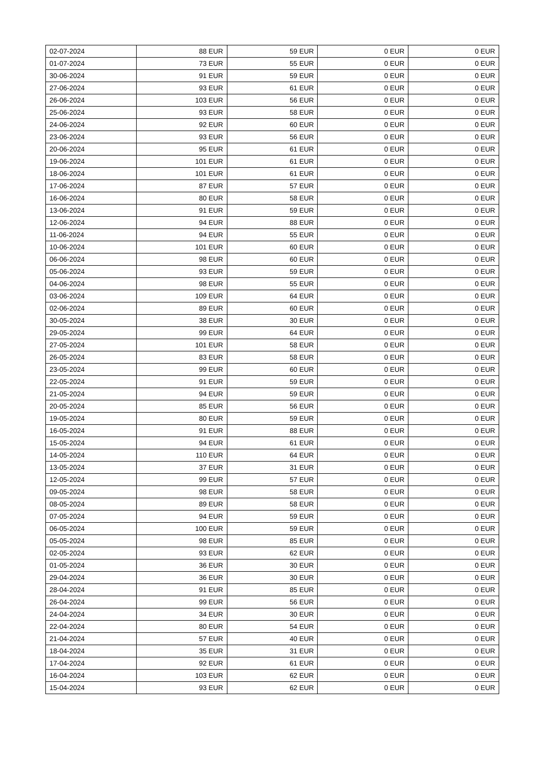| 02-07-2024 | 88 EUR | 59 EUR | 0 EUR | 0 EUR |
| 01-07-2024 | 73 EUR | 55 EUR | 0 EUR | 0 EUR |
| 30-06-2024 | 91 EUR | 59 EUR | 0 EUR | 0 EUR |
| 27-06-2024 | 93 EUR | 61 EUR | 0 EUR | 0 EUR |
| 26-06-2024 | 103 EUR | 56 EUR | 0 EUR | 0 EUR |
| 25-06-2024 | 93 EUR | 58 EUR | 0 EUR | 0 EUR |
| 24-06-2024 | 92 EUR | 60 EUR | 0 EUR | 0 EUR |
| 23-06-2024 | 93 EUR | 56 EUR | 0 EUR | 0 EUR |
| 20-06-2024 | 95 EUR | 61 EUR | 0 EUR | 0 EUR |
| 19-06-2024 | 101 EUR | 61 EUR | 0 EUR | 0 EUR |
| 18-06-2024 | 101 EUR | 61 EUR | 0 EUR | 0 EUR |
| 17-06-2024 | 87 EUR | 57 EUR | 0 EUR | 0 EUR |
| 16-06-2024 | 80 EUR | 58 EUR | 0 EUR | 0 EUR |
| 13-06-2024 | 91 EUR | 59 EUR | 0 EUR | 0 EUR |
| 12-06-2024 | 94 EUR | 88 EUR | 0 EUR | 0 EUR |
| 11-06-2024 | 94 EUR | 55 EUR | 0 EUR | 0 EUR |
| 10-06-2024 | 101 EUR | 60 EUR | 0 EUR | 0 EUR |
| 06-06-2024 | 98 EUR | 60 EUR | 0 EUR | 0 EUR |
| 05-06-2024 | 93 EUR | 59 EUR | 0 EUR | 0 EUR |
| 04-06-2024 | 98 EUR | 55 EUR | 0 EUR | 0 EUR |
| 03-06-2024 | 109 EUR | 64 EUR | 0 EUR | 0 EUR |
| 02-06-2024 | 89 EUR | 60 EUR | 0 EUR | 0 EUR |
| 30-05-2024 | 38 EUR | 30 EUR | 0 EUR | 0 EUR |
| 29-05-2024 | 99 EUR | 64 EUR | 0 EUR | 0 EUR |
| 27-05-2024 | 101 EUR | 58 EUR | 0 EUR | 0 EUR |
| 26-05-2024 | 83 EUR | 58 EUR | 0 EUR | 0 EUR |
| 23-05-2024 | 99 EUR | 60 EUR | 0 EUR | 0 EUR |
| 22-05-2024 | 91 EUR | 59 EUR | 0 EUR | 0 EUR |
| 21-05-2024 | 94 EUR | 59 EUR | 0 EUR | 0 EUR |
| 20-05-2024 | 85 EUR | 56 EUR | 0 EUR | 0 EUR |
| 19-05-2024 | 80 EUR | 59 EUR | 0 EUR | 0 EUR |
| 16-05-2024 | 91 EUR | 88 EUR | 0 EUR | 0 EUR |
| 15-05-2024 | 94 EUR | 61 EUR | 0 EUR | 0 EUR |
| 14-05-2024 | 110 EUR | 64 EUR | 0 EUR | 0 EUR |
| 13-05-2024 | 37 EUR | 31 EUR | 0 EUR | 0 EUR |
| 12-05-2024 | 99 EUR | 57 EUR | 0 EUR | 0 EUR |
| 09-05-2024 | 98 EUR | 58 EUR | 0 EUR | 0 EUR |
| 08-05-2024 | 89 EUR | 58 EUR | 0 EUR | 0 EUR |
| 07-05-2024 | 94 EUR | 59 EUR | 0 EUR | 0 EUR |
| 06-05-2024 | 100 EUR | 59 EUR | 0 EUR | 0 EUR |
| 05-05-2024 | 98 EUR | 85 EUR | 0 EUR | 0 EUR |
| 02-05-2024 | 93 EUR | 62 EUR | 0 EUR | 0 EUR |
| 01-05-2024 | 36 EUR | 30 EUR | 0 EUR | 0 EUR |
| 29-04-2024 | 36 EUR | 30 EUR | 0 EUR | 0 EUR |
| 28-04-2024 | 91 EUR | 85 EUR | 0 EUR | 0 EUR |
| 26-04-2024 | 99 EUR | 56 EUR | 0 EUR | 0 EUR |
| 24-04-2024 | 34 EUR | 30 EUR | 0 EUR | 0 EUR |
| 22-04-2024 | 80 EUR | 54 EUR | 0 EUR | 0 EUR |
| 21-04-2024 | 57 EUR | 40 EUR | 0 EUR | 0 EUR |
| 18-04-2024 | 35 EUR | 31 EUR | 0 EUR | 0 EUR |
| 17-04-2024 | 92 EUR | 61 EUR | 0 EUR | 0 EUR |
| 16-04-2024 | 103 EUR | 62 EUR | 0 EUR | 0 EUR |
| 15-04-2024 | 93 EUR | 62 EUR | 0 EUR | 0 EUR |